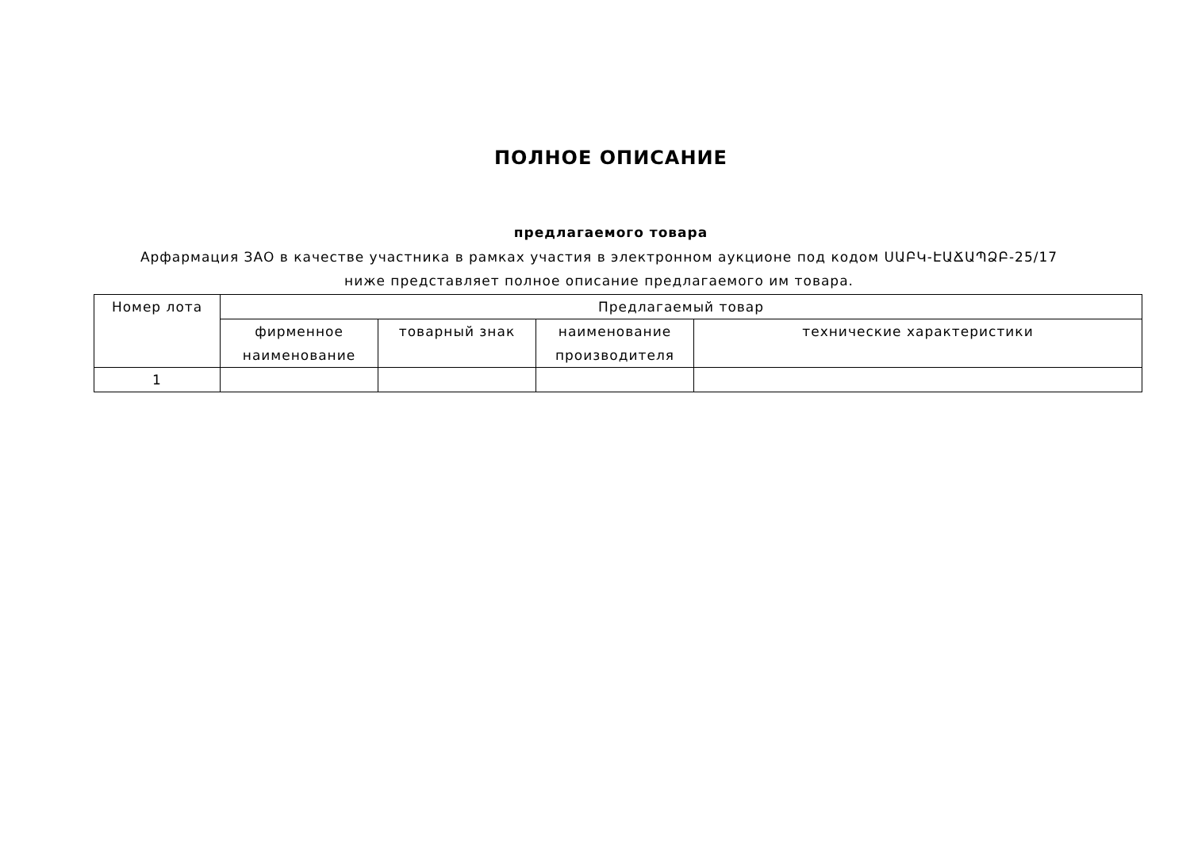ПОЛНОЕ ОПИСАНИЕ
предлагаемого товара
Арфармация ЗАО в качестве участника в рамках участия в электронном аукционе под кодом ՍԱԲԿ-ԷԱՃԱՊՁԲ-25/17 ниже представляет полное описание предлагаемого им товара.
| Номер лота | Предлагаемый товар | | | |
| --- | --- | --- | --- | --- |
| | фирменное наименование | товарный знак | наименование производителя | технические характеристики |
| 1 | | | | |